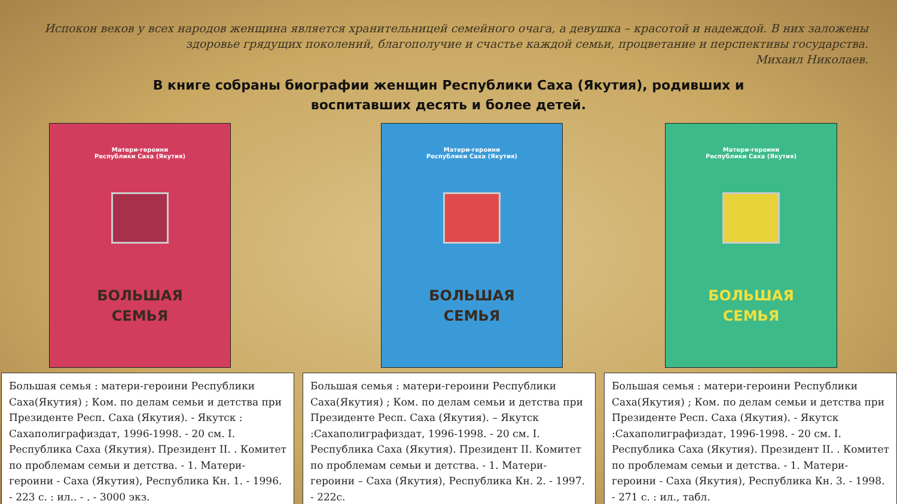Испокон веков у всех народов женщина является хранительницей семейного очага, а девушка – красотой и надеждой. В них заложены здоровье грядущих поколений, благополучие и счастье каждой семьи, процветание и перспективы государства.
Михаил Николаев.
В книге собраны биографии женщин Республики Саха (Якутия), родивших и
воспитавших десять и более детей.
Матери-героини
Республики Саха (Якутия)
БОЛЬШАЯ
СЕМЬЯ
Матери-героини
Республики Саха (Якутия)
БОЛЬШАЯ
СЕМЬЯ
Матери-героини
Республики Саха (Якутия)
БОЛЬШАЯ
СЕМЬЯ
Большая семья : матери-героини Республики Саха(Якутия) ; Ком. по делам семьи и детства при Президенте Респ. Саха (Якутия). - Якутск : Сахаполиграфиздат, 1996-1998. - 20 см. I. Республика Саха (Якутия). Президент II. . Комитет по проблемам семьи и детства. - 1. Матери-героини - Саха (Якутия), Республика Кн. 1. - 1996. - 223 с. : ил.. - . - 3000 экз.
Большая семья : матери-героини Республики Саха(Якутия) ; Ком. по делам семьи и детства при Президенте Респ. Саха (Якутия). – Якутск :Сахаполиграфиздат, 1996-1998. - 20 см. I. Республика Саха (Якутия). Президент II. Комитет по проблемам семьи и детства. - 1. Матери-героини – Саха (Якутия), Республика Кн. 2. - 1997. - 222с.
Большая семья : матери-героини Республики Саха(Якутия) ; Ком. по делам семьи и детства при Президенте Респ. Саха (Якутия). - Якутск :Сахаполиграфиздат, 1996-1998. - 20 см. I. Республика Саха (Якутия). Президент II. . Комитет по проблемам семьи и детства. - 1. Матери-героини - Саха (Якутия), Республика Кн. 3. - 1998. - 271 с. : ил., табл.